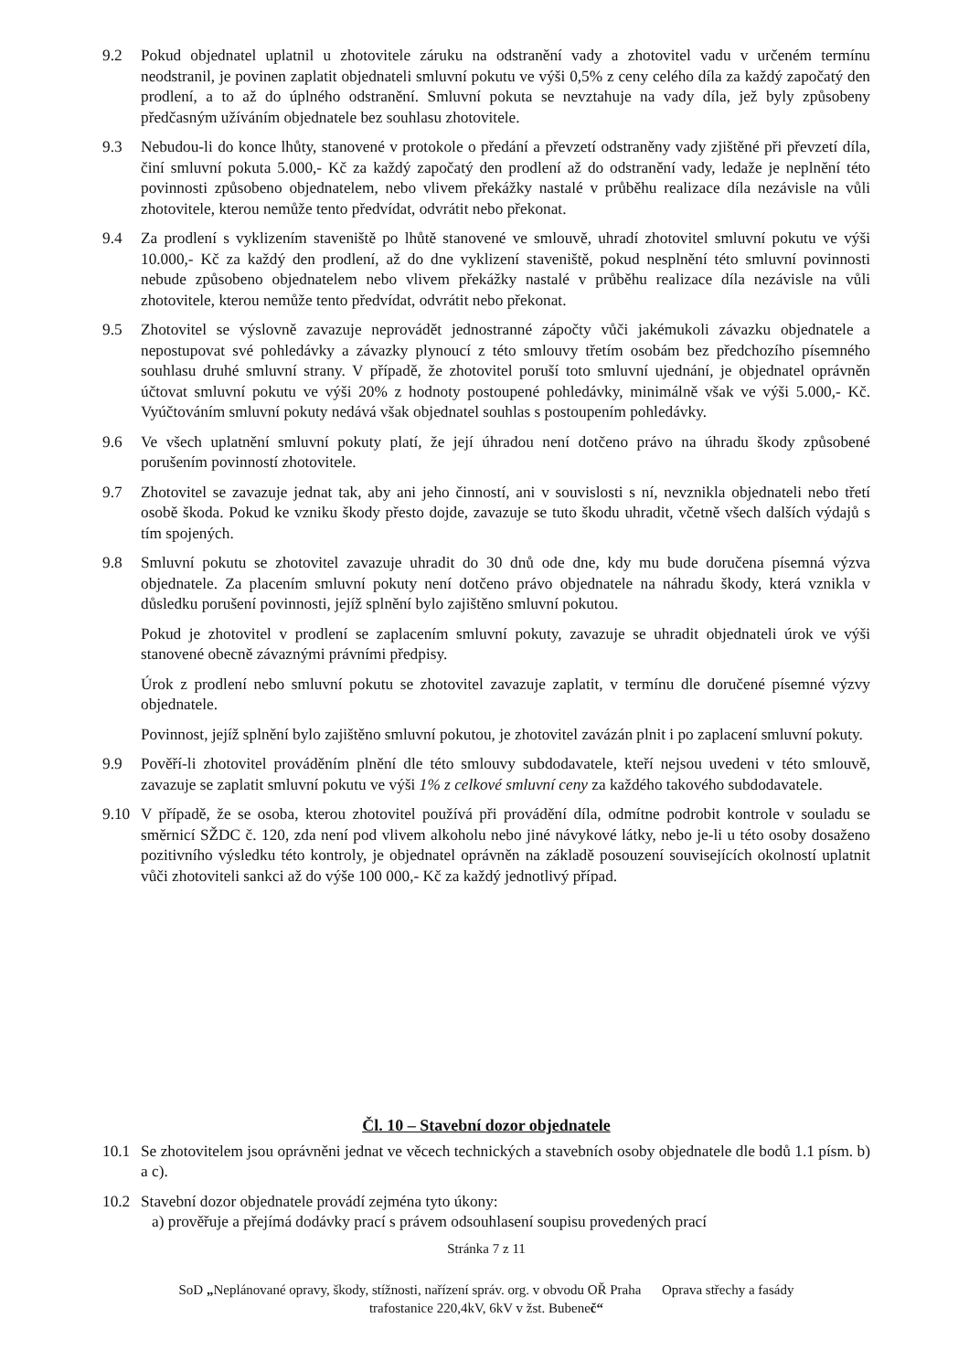9.2 Pokud objednatel uplatnil u zhotovitele záruku na odstranění vady a zhotovitel vadu v určeném termínu neodstranil, je povinen zaplatit objednateli smluvní pokutu ve výši 0,5% z ceny celého díla za každý započatý den prodlení, a to až do úplného odstranění. Smluvní pokuta se nevztahuje na vady díla, jež byly způsobeny předčasným užíváním objednatele bez souhlasu zhotovitele.
9.3 Nebudou-li do konce lhůty, stanovené v protokole o předání a převzetí odstraněny vady zjištěné při převzetí díla, činí smluvní pokuta 5.000,- Kč za každý započatý den prodlení až do odstranění vady, ledaže je neplnění této povinnosti způsobeno objednatelem, nebo vlivem překážky nastalé v průběhu realizace díla nezávisle na vůli zhotovitele, kterou nemůže tento předvídat, odvrátit nebo překonat.
9.4 Za prodlení s vyklizením staveniště po lhůtě stanovené ve smlouvě, uhradí zhotovitel smluvní pokutu ve výši 10.000,- Kč za každý den prodlení, až do dne vyklizení staveniště, pokud nesplnění této smluvní povinnosti nebude způsobeno objednatelem nebo vlivem překážky nastalé v průběhu realizace díla nezávisle na vůli zhotovitele, kterou nemůže tento předvídat, odvrátit nebo překonat.
9.5 Zhotovitel se výslovně zavazuje neprovádět jednostranné zápočty vůči jakémukoli závazku objednatele a nepostupovat své pohledávky a závazky plynoucí z této smlouvy třetím osobám bez předchozího písemného souhlasu druhé smluvní strany. V případě, že zhotovitel poruší toto smluvní ujednání, je objednatel oprávněn účtovat smluvní pokutu ve výši 20% z hodnoty postoupené pohledávky, minimálně však ve výši 5.000,- Kč. Vyúčtováním smluvní pokuty nedává však objednatel souhlas s postoupením pohledávky.
9.6 Ve všech uplatnění smluvní pokuty platí, že její úhradou není dotčeno právo na úhradu škody způsobené porušením povinností zhotovitele.
9.7 Zhotovitel se zavazuje jednat tak, aby ani jeho činností, ani v souvislosti s ní, nevznikla objednateli nebo třetí osobě škoda. Pokud ke vzniku škody přesto dojde, zavazuje se tuto škodu uhradit, včetně všech dalších výdajů s tím spojených.
9.8 Smluvní pokutu se zhotovitel zavazuje uhradit do 30 dnů ode dne, kdy mu bude doručena písemná výzva objednatele. Za placením smluvní pokuty není dotčeno právo objednatele na náhradu škody, která vznikla v důsledku porušení povinnosti, jejíž splnění bylo zajištěno smluvní pokutou.
Pokud je zhotovitel v prodlení se zaplacením smluvní pokuty, zavazuje se uhradit objednateli úrok ve výši stanovené obecně závaznými právními předpisy.
Úrok z prodlení nebo smluvní pokutu se zhotovitel zavazuje zaplatit, v termínu dle doručené písemné výzvy objednatele.
Povinnost, jejíž splnění bylo zajištěno smluvní pokutou, je zhotovitel zavázán plnit i po zaplacení smluvní pokuty.
9.9 Pověří-li zhotovitel prováděním plnění dle této smlouvy subdodavatele, kteří nejsou uvedeni v této smlouvě, zavazuje se zaplatit smluvní pokutu ve výši 1% z celkové smluvní ceny za každého takového subdodavatele.
9.10 V případě, že se osoba, kterou zhotovitel používá při provádění díla, odmítne podrobit kontrole v souladu se směrnicí SŽDC č. 120, zda není pod vlivem alkoholu nebo jiné návykové látky, nebo je-li u této osoby dosaženo pozitivního výsledku této kontroly, je objednatel oprávněn na základě posouzení souvisejících okolností uplatnit vůči zhotoviteli sankci až do výše 100 000,- Kč za každý jednotlivý případ.
Čl. 10 – Stavební dozor objednatele
10.1 Se zhotovitelem jsou oprávněni jednat ve věcech technických a stavebních osoby objednatele dle bodů 1.1 písm. b) a c).
10.2 Stavební dozor objednatele provádí zejména tyto úkony:
a) prověřuje a přejímá dodávky prací s právem odsouhlasení soupisu provedených prací
Stránka 7 z 11
SoD „Neplánované opravy, škody, stížnosti, nařízení správ. org. v obvodu OŘ Praha Oprava střechy a fasády
trafostanice 220,4kV, 6kV v žst. Bubeneč“